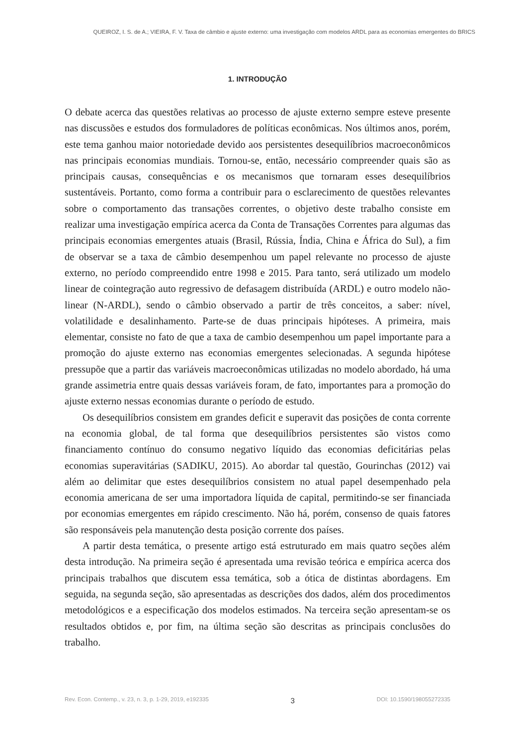QUEIROZ, I. S. de A.; VIEIRA, F. V. Taxa de câmbio e ajuste externo: uma investigação com modelos ARDL para as economias emergentes do BRICS
1. INTRODUÇÃO
O debate acerca das questões relativas ao processo de ajuste externo sempre esteve presente nas discussões e estudos dos formuladores de políticas econômicas. Nos últimos anos, porém, este tema ganhou maior notoriedade devido aos persistentes desequilíbrios macroeconômicos nas principais economias mundiais. Tornou-se, então, necessário compreender quais são as principais causas, consequências e os mecanismos que tornaram esses desequilíbrios sustentáveis. Portanto, como forma a contribuir para o esclarecimento de questões relevantes sobre o comportamento das transações correntes, o objetivo deste trabalho consiste em realizar uma investigação empírica acerca da Conta de Transações Correntes para algumas das principais economias emergentes atuais (Brasil, Rússia, Índia, China e África do Sul), a fim de observar se a taxa de câmbio desempenhou um papel relevante no processo de ajuste externo, no período compreendido entre 1998 e 2015. Para tanto, será utilizado um modelo linear de cointegração auto regressivo de defasagem distribuída (ARDL) e outro modelo não-linear (N-ARDL), sendo o câmbio observado a partir de três conceitos, a saber: nível, volatilidade e desalinhamento. Parte-se de duas principais hipóteses. A primeira, mais elementar, consiste no fato de que a taxa de cambio desempenhou um papel importante para a promoção do ajuste externo nas economias emergentes selecionadas. A segunda hipótese pressupõe que a partir das variáveis macroeconômicas utilizadas no modelo abordado, há uma grande assimetria entre quais dessas variáveis foram, de fato, importantes para a promoção do ajuste externo nessas economias durante o período de estudo.
Os desequilíbrios consistem em grandes deficit e superavit das posições de conta corrente na economia global, de tal forma que desequilíbrios persistentes são vistos como financiamento contínuo do consumo negativo líquido das economias deficitárias pelas economias superavitárias (SADIKU, 2015). Ao abordar tal questão, Gourinchas (2012) vai além ao delimitar que estes desequilíbrios consistem no atual papel desempenhado pela economia americana de ser uma importadora líquida de capital, permitindo-se ser financiada por economias emergentes em rápido crescimento. Não há, porém, consenso de quais fatores são responsáveis pela manutenção desta posição corrente dos países.
A partir desta temática, o presente artigo está estruturado em mais quatro seções além desta introdução. Na primeira seção é apresentada uma revisão teórica e empírica acerca dos principais trabalhos que discutem essa temática, sob a ótica de distintas abordagens. Em seguida, na segunda seção, são apresentadas as descrições dos dados, além dos procedimentos metodológicos e a especificação dos modelos estimados. Na terceira seção apresentam-se os resultados obtidos e, por fim, na última seção são descritas as principais conclusões do trabalho.
Rev. Econ. Contemp., v. 23, n. 3, p. 1-29, 2019, e192335 3 DOI: 10.1590/198055272335